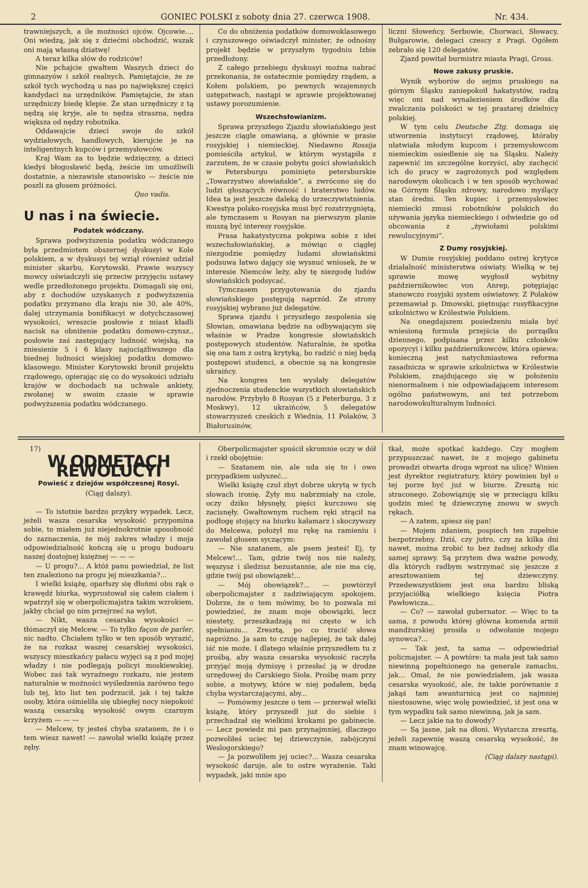2 GONIEC POLSKI z soboty dnia 27. czerwca 1908. Nr. 434.
trawniejszych, a ile możności ojców. Ojcowie.... Oni wiedzą, jak się z dziećmi obchodzić, wszak oni mają własną dziatwę!
A teraz kilka słów do rodziców!
Nie pchajcie gwałtem Waszych dzieci do gimnazyów i szkół realnych. Pamiętajcie, że ze szkół tych wychodzą u nas po największej części kandydaci na urzędników. Pamiętajcie, że stan urzędniczy biedę klepie. Że stan urzędniczy z tą nędzą się kryje, ale to nędza straszna, nędza większa od nędzy robotnika.
Oddawajcie dzieci swoje do szkół wydziałowych, handlowych, kierujcie je na inteligentnych kupców i przemysłowców.
Kraj Wam za to będzie wdzięczny, a dzieci kiedyś błogosławić będą, żeście im umożliwili dostatnie, a niezawisłe stanowisko — żeście nie poszli za głosem próżności.
Quo vadis.
U nas i na świecie.
Podatek wódczany.
Sprawa podwyższenia podatku wódczanego była przedmiotem obszernej dyskusyi w Kole polskiem, a w dyskusyi tej wziął również udział minister skarbu, Korytowski. Prawie wszyscy mowcy oświadczyli się przeciw przyjęciu ustawy wedle przedłożonego projektu. Domagali się oni, aby z dochodów uzyskanych z podwyższenia podatku przyznano dla kraju nie 30, ale 40%, dalej utrzymania bonifikacyi w dotychczasowej wysokości, wreszcie posłowie z miast kładli nacisk na obniżenie podatku domowo-czynsz., posłowie zaś zastępujący ludność wiejską, na zniesienie 5 i 6 klasy najuciążliwszego dla biednej ludności wiejskiej podatku domowo-klasowego. Minister Korytowski bronił projektu rządowego, opierając się co do wysokości udziału krajów w dochodach na uchwale ankiety, zwołanej w swoim czasie w sprawie podwyższenia podatku wódczanego.
Co do obniżenia podatków domowoklasowego i czynszowego oświadczył minister, że odnośny projekt będzie w przyszłym tygodniu Izbie przedłożony.
Z całego przebiegu dyskusyi można nabrać przekonania, że ostatecznie pomiędzy rządem, a Kołem polskiem, po pewnych wzajemnych ustępstwach, nastąpi w sprawie projektowanej ustawy porozumienie.
Wszechsłowianizm.
Sprawa przyszłego Zjazdu słowiańskiego jest jeszcze ciągle omawianą, a głównie w prasie rosyjskiej i niemieckiej. Niedawno Rossija pomieściła artykuł, w którym wystąpiła z zarzutem, że w czasie pobytu gości słowiańskich w Petersburgu pominięto petersburskie „Towarzystwo słowiańskie“, a zwrócono się do ludzi głoszących równość i braterstwo ludów. Idea ta jest jeszcze daleką do urzeczywistnienia. Kwestya polsko-rosyjska musi być rozstrzygniętą, ale tymczasem u Rosyan na pierwszym planie muszą być interesy rosyjskie.
Prasa hakatystyczna pokpiwa sobie z idei wszechsłowiańskiej, a mówiąc o ciągłej niezgodzie pomiędzy ludami słowiańskimi podsuwa łatwo dający się wysnuć wniosek, że w interesie Niemców leży, aby tę niezgodę ludów słowiańskich podsycać.
Tymczasem przygotowania do zjazdu słowiańskiego postępują naprzód. Ze strony rosyjskiej wybrano już delegatów.
Sprawa zjazdu i przyszłego zespolenia się Słowian, omawiana będzie na odbywającym się właśnie w Pradze kongresie słowiańskich postępowych studentów. Naturalnie, że spotka się ona tam z ostrą krytyką, bo radzić o niej będą postępowi studenci, a obecnie są na kongresie ukraińcy.
Na kongres ten wysłały delegatów zjednoczenia studenckie wszystkich słowiańskich narodów. Przybyło 8 Rosyan (5 z Peterburga, 3 z Moskwy), 12 ukraińców, 5 delegatów stowarzyszeń czeskich z Wiednia, 11 Polaków, 3 Białorusinów,
liczni Słoweńcy, Serbowie, Chorwaci, Słowacy, Bułgarowie, delegaci czescy z Pragi. Ogółem zebrało się 120 delegatów.
Zjazd powitał burmistrz miasta Pragi, Gross.
Nowe zakusy pruskie.
Wynik wyborów do sejmu pruskiego na górnym Śląsku zaniepokoił hakatystów, radzą więc oni nad wynalezieniem środków dla zwalczania polskości w tej prastarej dzielnicy polskiej.
W tym celu Deutsche Ztg. domaga się utworzenia instytucyi rządowej, któraby ułatwiała młodym kupcom i przemysłowcom niemieckim osiedlenie się na Śląsku. Należy zapewnić im szczególne korzyści, aby zachęcić ich do pracy w zagrożonych pod względem narodowym okolicach i w ten sposób wychować na Górnym Śląsku zdrowy, narodowo myślący stan średni. Ten kupiec i przemysłowiec niemiecki zmusi robotników polskich do używania języka niemieckiego i odwiedzie go od obcowania z „żywiołami polskimi rewolucyjnymi“.
Z Dumy rosyjskiej.
W Dumie rosyjskiej poddano ostrej krytyce działalność ministerstwa oświaty. Wielką w tej sprawie mowę wygłosił wybitny październikowiec von Anrep, potępiając stanowczo rosyjski system oświatowy. Z Polaków przemawiał p. Dmowski, piętnując rusyfikacyjne szkolnictwo w Królestwie Polskiem.
Na onegdajszem posiedzeniu miała być wniesioną formuła przejścia do porządku dziennego, podpisana przez kilku członków opozycyi i kilku październikowców, która opiewa: konieczną jest natychmiastowa reforma zasadnicza w sprawie szkolnictwa w Królestwie Polskiem, znajdującego się w położeniu nienormalnem i nie odpowiadającem interesom ogólno państwowym, ani też potrzebom narodowokulturalnym ludności.
17)
W ODMĘTACH REWOLUCYI
Powieść z dziejów współczesnej Rosyi.
(Ciąg dalszy).
— To istotnie bardzo przykry wypadek. Lecz, jeżeli wasza cesarska wysokość przypomina sobie, to miałem już niejednokrotnie sposobność do zaznaczenia, że mój zakres władzy i moja odpowiedzialność kończą się u progu budoaru naszej dostojnej księżnej — — —
— U progu?... A któż panu powiedział, że list ten znaleziono na progu jej mieszkania?...
I wielki książę, oparłszy się dłońmi obu rąk o krawędź biurka, wyprostował się całem ciałem i wpatrzył się w oberpolicmajstra takim wzrokiem, jakby chciał go nim przejrzeć na wylot.
— Nikt, wasza cesarska wysokości — tłómaczył się Melcew. — To tylko façon de parler, nic nadto. Chciałem tylko w ten sposób wyrazić, że na rozkaz waszej cesarskiej wysokości, wszyscy mieszkańcy pałacu wyjęci są z pod mojej władzy i nie podlegają policyi moskiewskiej. Wobec zaś tak wyraźnego rozkazu, nie jestem naturalnie w możności wyśledzenia zarówno tego lub tej, kto list ten podrzucił, jak i tej także osoby, która ośmieliła się ubiegłej nocy niepokoić waszą cesarską wysokość owym czarnym krzyżem — — —
— Melcew, ty jesteś chyba szatanem, że i o tem wiesz nawet! — zawołał wielki książę przez zęby.
Oberpolicmajster spuścił skromnie oczy w dół i rzekł obojętnie:
— Szatanem nie, ale uda się to i owo przypadkiem usłyszeć...
Wielki książę czuł zbyt dobrze ukrytą w tych słowach ironię. Żyły mu nabrzmiały na czole, oczy dziko błysnęły, pięści kurczowo się zacisnęły. Gwałtownym ruchem ręki strącił na podłogę stojący na biurku kałamarz i skoczywszy do Melcewa, położył mu rękę na ramieniu i zawołał głosem syczącym:
— Nie szatanem, ale psem jesteś! Ej, ty Melcew!... Tam, gdzie twój nos nie należy, węszysz i śledzisz bezustannie, ale nie ma cię, gdzie twój psi obowiązek!...
— Mój obowiązek?... — powtórzył oberpolicmajster z zadziwiającym spokojem. Dobrze, że o tem mówimy, bo to pozwala mi powiedzieć, że znam moje obowiązki, lecz niestety, przeszkadzają mi często w ich spełnianiu... Zresztą, po co tracić słowa napróżno. Ja sam to czuję najlepiej, że tak dalej iść nie może. I dlatego właśnie przyszedłem tu z prośbą, aby wasza cesarska wysokość raczyła przyjąć moją dymisyę i przesłać ją w drodze urzędowej do Carskiego Sioła. Prośbę mam przy sobie, a motywy, które w niej podałem, będą chyba wystarczającymi, aby...
— Pomówmy jeszcze o tem — przerwał wielki książę, który przyszedł już do siebie i przechadzał się wielkimi krokami po gabinecie. — Lecz powiedz mi pan przynajmniej, dlaczego pozwoliłeś uciec tej dziewczynie, zabójczyni Weslogorskiego?
— Ja pozwoliłem jej uciec?... Wasza cesarska wysokość daruje, ale to ostre wyrażenie. Taki wypadek, jaki mnie spo
tkał, może spotkać każdego. Czy mogłem przypuszczać nawet, że z mojego gabinetu prowadzi otwarta droga wprost na ulicę? Winien jest dyrektor registratury, który powinien był o tej porze być już w biurze. Zresztą nic straconego. Zobowiązuję się w przeciągu kilku godzin mieć tę dziewczynę znowu w swych rękach.
— A zatem, spiesz się pan!
— Mojem zdaniem, pospiech ten zupełnie bezpotrzebny. Dziś, czy jutro, czy za kilka dni nawet, można zrobić to bez żadnej szkody dla samej sprawy. Są przytem dwa ważne powody, dla których radbym wstrzymać się jeszcze z aresztowaniem tej dziewczyny. Przedewszystkiem jest ona bardzo bliską przyjaciółką wielkiego księcia Piotra Pawłowicza...
— Co? — zawołał gubernator. — Więc to ta sama, z powodu której główna komenda armii mandżurskiej prosiła o odwołanie mojego synowca?...
— Tak jest, ta sama — odpowiedział policmajster. — A powtóre: ta mała jest tak samo niewinną popełnionego na generale zamachu, jak... Omal, że nie powiedziałem, jak wasza cesarska wysokość, ale, że takie porównanie z jakąś tam awanturnicą jest co najmniej niestosowne, więc wolę powiedzieć, iż jest ona w tym wypadku tak samo niewinną, jak ja sam.
— Lecz jakie na to dowody?
— Są jasne, jak na dłoni. Wystarcza zresztą, jeżeli zapewnię waszą cesarską wysokość, że znam winowajcę.
(Ciąg dalszy nastąpi).